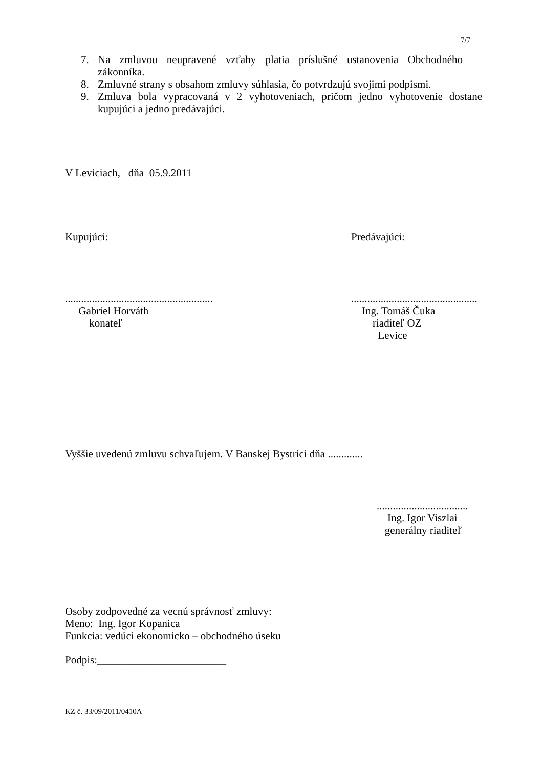7/7
7. Na zmluvou neupravené vzťahy platia príslušné ustanovenia Obchodného zákonníka.
8. Zmluvné strany s obsahom zmluvy súhlasia, čo potvrdzujú svojimi podpismi.
9. Zmluva bola vypracovaná v 2 vyhotoveniach, pričom jedno vyhotovenie dostane kupujúci a jedno predávajúci.
V Leviciach, dňa 05.9.2011
Kupujúci: Predávajúci:
.......................................................
Gabriel Horváth
konateľ
...............................................
Ing. Tomáš Čuka
riaditeľ OZ
Levice
Vyššie uvedenú zmluvu schvaľujem. V Banskej Bystrici dňa .............
..................................
Ing. Igor Viszlai
generálny riaditeľ
Osoby zodpovedné za vecnú správnosť zmluvy:
Meno: Ing. Igor Kopanica
Funkcia: vedúci ekonomicko – obchodného úseku
Podpis:________________________
KZ č. 33/09/2011/0410A